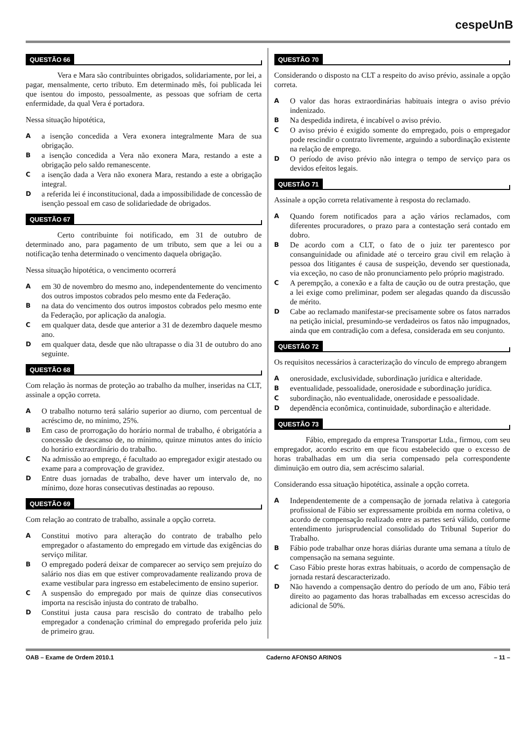cespeUnB
QUESTÃO 66
Vera e Mara são contribuintes obrigados, solidariamente, por lei, a pagar, mensalmente, certo tributo. Em determinado mês, foi publicada lei que isentou do imposto, pessoalmente, as pessoas que sofriam de certa enfermidade, da qual Vera é portadora.
Nessa situação hipotética,
Aa isenção concedida a Vera exonera integralmente Mara de sua obrigação.
Ba isenção concedida a Vera não exonera Mara, restando a este a obrigação pelo saldo remanescente.
Ca isenção dada a Vera não exonera Mara, restando a este a obrigação integral.
Da referida lei é inconstitucional, dada a impossibilidade de concessão de isenção pessoal em caso de solidariedade de obrigados.
QUESTÃO 67
Certo contribuinte foi notificado, em 31 de outubro de determinado ano, para pagamento de um tributo, sem que a lei ou a notificação tenha determinado o vencimento daquela obrigação.
Nessa situação hipotética, o vencimento ocorrerá
Aem 30 de novembro do mesmo ano, independentemente do vencimento dos outros impostos cobrados pelo mesmo ente da Federação.
Bna data do vencimento dos outros impostos cobrados pelo mesmo ente da Federação, por aplicação da analogia.
Cem qualquer data, desde que anterior a 31 de dezembro daquele mesmo ano.
Dem qualquer data, desde que não ultrapasse o dia 31 de outubro do ano seguinte.
QUESTÃO 68
Com relação às normas de proteção ao trabalho da mulher, inseridas na CLT, assinale a opção correta.
A O trabalho noturno terá salário superior ao diurno, com percentual de acréscimo de, no mínimo, 25%.
B Em caso de prorrogação do horário normal de trabalho, é obrigatória a concessão de descanso de, no mínimo, quinze minutos antes do início do horário extraordinário do trabalho.
C Na admissão ao emprego, é facultado ao empregador exigir atestado ou exame para a comprovação de gravidez.
D Entre duas jornadas de trabalho, deve haver um intervalo de, no mínimo, doze horas consecutivas destinadas ao repouso.
QUESTÃO 69
Com relação ao contrato de trabalho, assinale a opção correta.
A Constitui motivo para alteração do contrato de trabalho pelo empregador o afastamento do empregado em virtude das exigências do serviço militar.
B O empregado poderá deixar de comparecer ao serviço sem prejuízo do salário nos dias em que estiver comprovadamente realizando prova de exame vestibular para ingresso em estabelecimento de ensino superior.
C A suspensão do empregado por mais de quinze dias consecutivos importa na rescisão injusta do contrato de trabalho.
D Constitui justa causa para rescisão do contrato de trabalho pelo empregador a condenação criminal do empregado proferida pelo juiz de primeiro grau.
QUESTÃO 70
Considerando o disposto na CLT a respeito do aviso prévio, assinale a opção correta.
A O valor das horas extraordinárias habituais integra o aviso prévio indenizado.
B Na despedida indireta, é incabível o aviso prévio.
C O aviso prévio é exigido somente do empregado, pois o empregador pode rescindir o contrato livremente, arguindo a subordinação existente na relação de emprego.
D O período de aviso prévio não integra o tempo de serviço para os devidos efeitos legais.
QUESTÃO 71
Assinale a opção correta relativamente à resposta do reclamado.
A Quando forem notificados para a ação vários reclamados, com diferentes procuradores, o prazo para a contestação será contado em dobro.
B De acordo com a CLT, o fato de o juiz ter parentesco por consanguinidade ou afinidade até o terceiro grau civil em relação à pessoa dos litigantes é causa de suspeição, devendo ser questionada, via exceção, no caso de não pronunciamento pelo próprio magistrado.
C A perempção, a conexão e a falta de caução ou de outra prestação, que a lei exige como preliminar, podem ser alegadas quando da discussão de mérito.
D Cabe ao reclamado manifestar-se precisamente sobre os fatos narrados na petição inicial, presumindo-se verdadeiros os fatos não impugnados, ainda que em contradição com a defesa, considerada em seu conjunto.
QUESTÃO 72
Os requisitos necessários à caracterização do vínculo de emprego abrangem
Aonerosidade, exclusividade, subordinação jurídica e alteridade.
Beventualidade, pessoalidade, onerosidade e subordinação jurídica.
Csubordinação, não eventualidade, onerosidade e pessoalidade.
Ddependência econômica, continuidade, subordinação e alteridade.
QUESTÃO 73
Fábio, empregado da empresa Transportar Ltda., firmou, com seu empregador, acordo escrito em que ficou estabelecido que o excesso de horas trabalhadas em um dia seria compensado pela correspondente diminuição em outro dia, sem acréscimo salarial.
Considerando essa situação hipotética, assinale a opção correta.
A Independentemente de a compensação de jornada relativa à categoria profissional de Fábio ser expressamente proibida em norma coletiva, o acordo de compensação realizado entre as partes será válido, conforme entendimento jurisprudencial consolidado do Tribunal Superior do Trabalho.
B Fábio pode trabalhar onze horas diárias durante uma semana a título de compensação na semana seguinte.
C Caso Fábio preste horas extras habituais, o acordo de compensação de jornada restará descaracterizado.
D Não havendo a compensação dentro do período de um ano, Fábio terá direito ao pagamento das horas trabalhadas em excesso acrescidas do adicional de 50%.
OAB – Exame de Ordem 2010.1 Caderno AFONSO ARINOS – 11 –